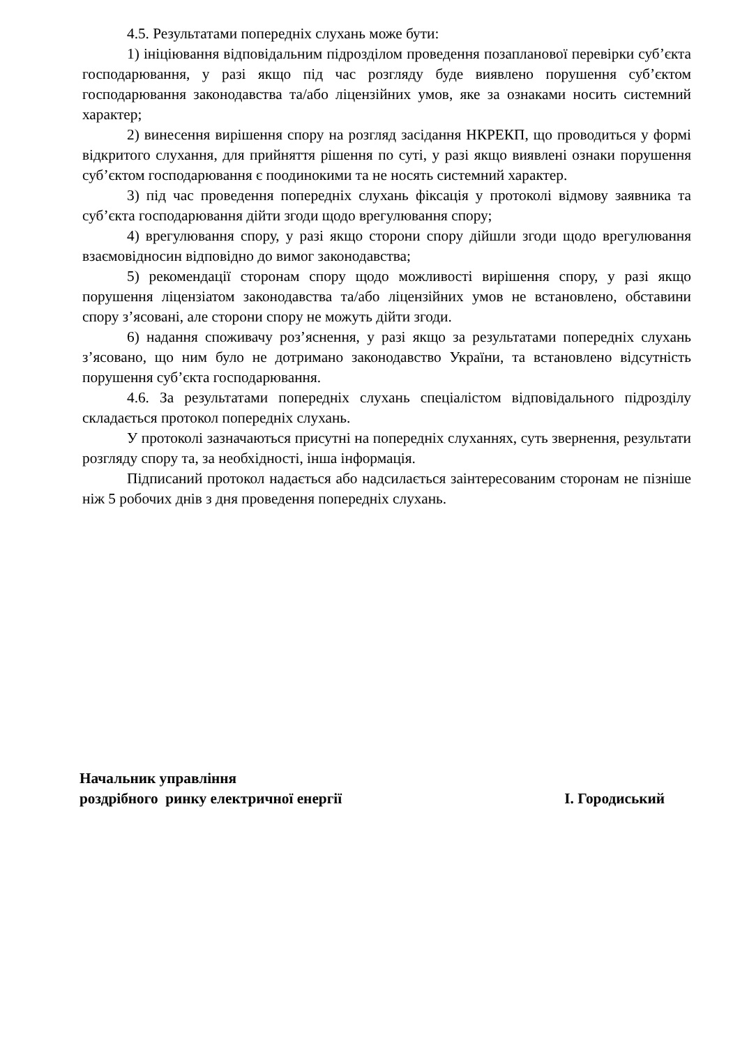4.5. Результатами попередніх слухань може бути:
1) ініціювання відповідальним підрозділом проведення позапланової перевірки суб’єкта господарювання, у разі якщо під час розгляду буде виявлено порушення суб’єктом господарювання законодавства та/або ліцензійних умов, яке за ознаками носить системний характер;
2) винесення вирішення спору на розгляд засідання НКРЕКП, що проводиться у формі відкритого слухання, для прийняття рішення по суті, у разі якщо виявлені ознаки порушення суб’єктом господарювання є поодинокими та не носять системний характер.
3) під час проведення попередніх слухань фіксація у протоколі відмову заявника та суб’єкта господарювання дійти згоди щодо врегулювання спору;
4) врегулювання спору, у разі якщо сторони спору дійшли згоди щодо врегулювання взаємовідносин відповідно до вимог законодавства;
5) рекомендації сторонам спору щодо можливості вирішення спору, у разі якщо порушення ліцензіатом законодавства та/або ліцензійних умов не встановлено, обставини спору з’ясовані, але сторони спору не можуть дійти згоди.
6) надання споживачу роз’яснення, у разі якщо за результатами попередніх слухань з’ясовано, що ним було не дотримано законодавство України, та встановлено відсутність порушення суб’єкта господарювання.
4.6. За результатами попередніх слухань спеціалістом відповідального підрозділу складається протокол попередніх слухань.
У протоколі зазначаються присутні на попередніх слуханнях, суть звернення, результати розгляду спору та, за необхідності, інша інформація.
Підписаний протокол надається або надсилається заінтересованим сторонам не пізніше ніж 5 робочих днів з дня проведення попередніх слухань.
Начальник управління
роздрібного ринку електричної енергії
І. Городиський